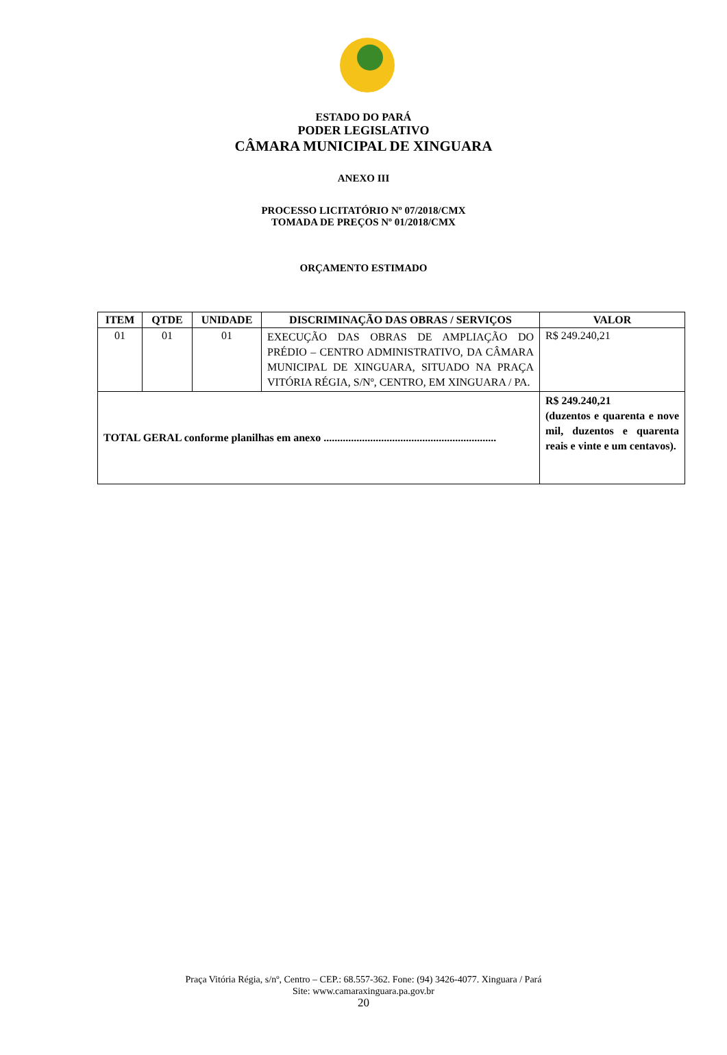ESTADO DO PARÁ
PODER LEGISLATIVO
CÂMARA MUNICIPAL DE XINGUARA
ANEXO III
PROCESSO LICITATÓRIO Nº 07/2018/CMX
TOMADA DE PREÇOS Nº 01/2018/CMX
ORÇAMENTO ESTIMADO
| ITEM | QTDE | UNIDADE | DISCRIMINAÇÃO DAS OBRAS / SERVIÇOS | VALOR |
| --- | --- | --- | --- | --- |
| 01 | 01 | 01 | EXECUÇÃO DAS OBRAS DE AMPLIAÇÃO DO PRÉDIO – CENTRO ADMINISTRATIVO, DA CÂMARA MUNICIPAL DE XINGUARA, SITUADO NA PRAÇA VITÓRIA RÉGIA, S/Nº, CENTRO, EM XINGUARA / PA. | R$ 249.240,21 |
| TOTAL GERAL conforme planilhas em anexo ............................................................... | | | | R$ 249.240,21 (duzentos e quarenta e nove mil, duzentos e quarenta reais e vinte e um centavos). |
Praça Vitória Régia, s/nº, Centro – CEP.: 68.557-362. Fone: (94) 3426-4077. Xinguara / Pará
Site: www.camaraxinguara.pa.gov.br
20